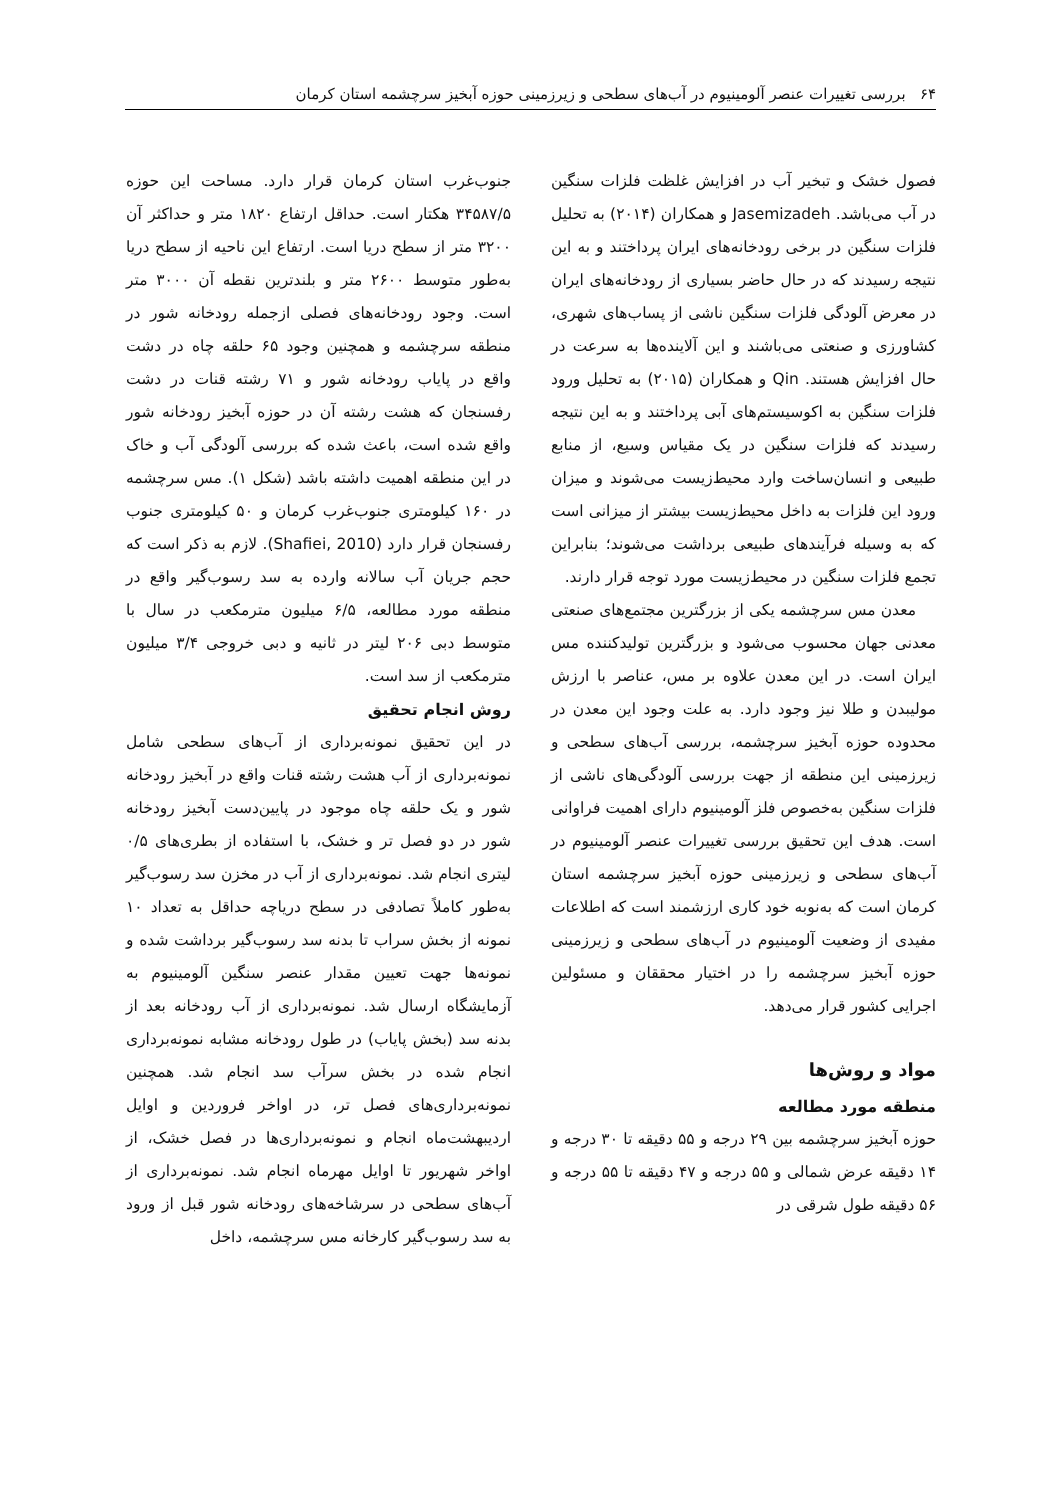۶۴ بررسی تغییرات عنصر آلومینیوم در آب‌های سطحی و زیرزمینی حوزه آبخیز سرچشمه استان کرمان
فصول خشک و تبخیر آب در افزایش غلظت فلزات سنگین در آب می‌باشد. Jasemizadeh و همکاران (۲۰۱۴) به تحلیل فلزات سنگین در برخی رودخانه‌های ایران پرداختند و به این نتیجه رسیدند که در حال حاضر بسیاری از رودخانه‌های ایران در معرض آلودگی فلزات سنگین ناشی از پساب‌های شهری، کشاورزی و صنعتی می‌باشند و این آلاینده‌ها به سرعت در حال افزایش هستند. Qin و همکاران (۲۰۱۵) به تحلیل ورود فلزات سنگین به اکوسیستم‌های آبی پرداختند و به این نتیجه رسیدند که فلزات سنگین در یک مقیاس وسیع، از منابع طبیعی و انسان‌ساخت وارد محیط‌زیست می‌شوند و میزان ورود این فلزات به داخل محیط‌زیست بیشتر از میزانی است که به وسیله فرآیندهای طبیعی برداشت می‌شوند؛ بنابراین تجمع فلزات سنگین در محیط‌زیست مورد توجه قرار دارند.
معدن مس سرچشمه یکی از بزرگترین مجتمع‌های صنعتی معدنی جهان محسوب می‌شود و بزرگترین تولیدکننده مس ایران است. در این معدن علاوه بر مس، عناصر با ارزش مولیبدن و طلا نیز وجود دارد. به علت وجود این معدن در محدوده حوزه آبخیز سرچشمه، بررسی آب‌های سطحی و زیرزمینی این منطقه از جهت بررسی آلودگی‌های ناشی از فلزات سنگین به‌خصوص فلز آلومینیوم دارای اهمیت فراوانی است. هدف این تحقیق بررسی تغییرات عنصر آلومینیوم در آب‌های سطحی و زیرزمینی حوزه آبخیز سرچشمه استان کرمان است که به‌نوبه خود کاری ارزشمند است که اطلاعات مفیدی از وضعیت آلومینیوم در آب‌های سطحی و زیرزمینی حوزه آبخیز سرچشمه را در اختیار محققان و مسئولین اجرایی کشور قرار می‌دهد.
مواد و روش‌ها
منطقه مورد مطالعه
حوزه آبخیز سرچشمه بین ۲۹ درجه و ۵۵ دقیقه تا ۳۰ درجه و ۱۴ دقیقه عرض شمالی و ۵۵ درجه و ۴۷ دقیقه تا ۵۵ درجه و ۵۶ دقیقه طول شرقی در
جنوب‌غرب استان کرمان قرار دارد. مساحت این حوزه ۳۴۵۸۷/۵ هکتار است. حداقل ارتفاع ۱۸۲۰ متر و حداکثر آن ۳۲۰۰ متر از سطح دریا است. ارتفاع این ناحیه از سطح دریا به‌طور متوسط ۲۶۰۰ متر و بلندترین نقطه آن ۳۰۰۰ متر است. وجود رودخانه‌های فصلی ازجمله رودخانه شور در منطقه سرچشمه و همچنین وجود ۶۵ حلقه چاه در دشت واقع در پایاب رودخانه شور و ۷۱ رشته قنات در دشت رفسنجان که هشت رشته آن در حوزه آبخیز رودخانه شور واقع شده است، باعث شده که بررسی آلودگی آب و خاک در این منطقه اهمیت داشته باشد (شکل ۱). مس سرچشمه در ۱۶۰ کیلومتری جنوب‌غرب کرمان و ۵۰ کیلومتری جنوب رفسنجان قرار دارد (Shafiei, 2010). لازم به ذکر است که حجم جریان آب سالانه وارده به سد رسوب‌گیر واقع در منطقه مورد مطالعه، ۶/۵ میلیون مترمکعب در سال با متوسط دبی ۲۰۶ لیتر در ثانیه و دبی خروجی ۳/۴ میلیون مترمکعب از سد است.
روش انجام تحقیق
در این تحقیق نمونه‌برداری از آب‌های سطحی شامل نمونه‌برداری از آب هشت رشته قنات واقع در آبخیز رودخانه شور و یک حلقه چاه موجود در پایین‌دست آبخیز رودخانه شور در دو فصل تر و خشک، با استفاده از بطری‌های ۰/۵ لیتری انجام شد. نمونه‌برداری از آب در مخزن سد رسوب‌گیر به‌طور کاملاً تصادفی در سطح دریاچه حداقل به تعداد ۱۰ نمونه از بخش سراب تا بدنه سد رسوب‌گیر برداشت شده و نمونه‌ها جهت تعیین مقدار عنصر سنگین آلومینیوم به آزمایشگاه ارسال شد. نمونه‌برداری از آب رودخانه بعد از بدنه سد (بخش پایاب) در طول رودخانه مشابه نمونه‌برداری انجام شده در بخش سرآب سد انجام شد. همچنین نمونه‌برداری‌های فصل تر، در اواخر فروردین و اوایل اردیبهشت‌ماه انجام و نمونه‌برداری‌ها در فصل خشک، از اواخر شهریور تا اوایل مهرماه انجام شد. نمونه‌برداری از آب‌های سطحی در سرشاخه‌های رودخانه شور قبل از ورود به سد رسوب‌گیر کارخانه مس سرچشمه، داخل